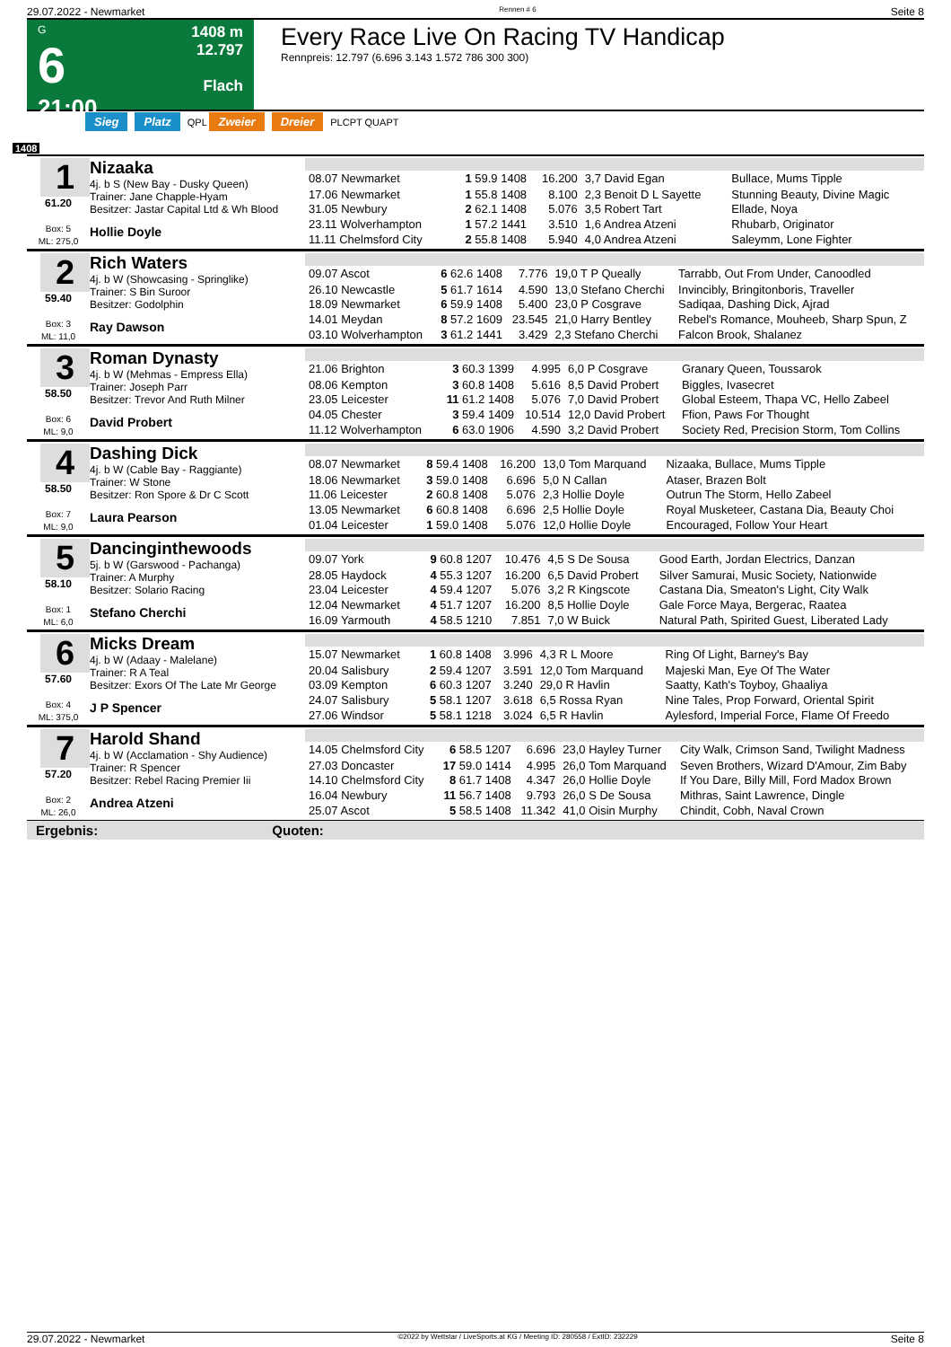29.07.2022 - Newmarket Rennen # 6 Seite 8
G
6
21:00
1408 m
12.797
Flach
Every Race Live On Racing TV Handicap
Rennpreis: 12.797 (6.696 3.143 1.572 786 300 300)
Sieg Platz QPL Zweier Dreier PLCPT QUAPT
1408
1
61.20
Box: 5
ML: 275,0
Nizaaka
4j. b S (New Bay - Dusky Queen)
Trainer: Jane Chapple-Hyam
Besitzer: Jastar Capital Ltd & Wh Blood
Hollie Doyle
| 08.07 Newmarket | 1 59.9 1408 | 16.200 | 3,7 David Egan | Bullace, Mums Tipple |
| 17.06 Newmarket | 1 55.8 1408 | 8.100 | 2,3 Benoit D L Sayette | Stunning Beauty, Divine Magic |
| 31.05 Newbury | 2 62.1 1408 | 5.076 | 3,5 Robert Tart | Ellade, Noya |
| 23.11 Wolverhampton | 1 57.2 1441 | 3.510 | 1,6 Andrea Atzeni | Rhubarb, Originator |
| 11.11 Chelmsford City | 2 55.8 1408 | 5.940 | 4,0 Andrea Atzeni | Saleymm, Lone Fighter |
2
59.40
Box: 3
ML: 11,0
Rich Waters
4j. b W (Showcasing - Springlike)
Trainer: S Bin Suroor
Besitzer: Godolphin
Ray Dawson
| 09.07 Ascot | 6 62.6 1408 | 7.776 | 19,0 T P Queally | Tarrabb, Out From Under, Canoodled |
| 26.10 Newcastle | 5 61.7 1614 | 4.590 | 13,0 Stefano Cherchi | Invincibly, Bringitonboris, Traveller |
| 18.09 Newmarket | 6 59.9 1408 | 5.400 | 23,0 P Cosgrave | Sadiqaa, Dashing Dick, Ajrad |
| 14.01 Meydan | 8 57.2 1609 | 23.545 | 21,0 Harry Bentley | Rebel's Romance, Mouheeb, Sharp Spun, Z |
| 03.10 Wolverhampton | 3 61.2 1441 | 3.429 | 2,3 Stefano Cherchi | Falcon Brook, Shalanez |
3
58.50
Box: 6
ML: 9,0
Roman Dynasty
4j. b W (Mehmas - Empress Ella)
Trainer: Joseph Parr
Besitzer: Trevor And Ruth Milner
David Probert
| 21.06 Brighton | 3 60.3 1399 | 4.995 | 6,0 P Cosgrave | Granary Queen, Toussarok |
| 08.06 Kempton | 3 60.8 1408 | 5.616 | 8,5 David Probert | Biggles, Ivasecret |
| 23.05 Leicester | 11 61.2 1408 | 5.076 | 7,0 David Probert | Global Esteem, Thapa VC, Hello Zabeel |
| 04.05 Chester | 3 59.4 1409 | 10.514 | 12,0 David Probert | Ffion, Paws For Thought |
| 11.12 Wolverhampton | 6 63.0 1906 | 4.590 | 3,2 David Probert | Society Red, Precision Storm, Tom Collins |
4
58.50
Box: 7
ML: 9,0
Dashing Dick
4j. b W (Cable Bay - Raggiante)
Trainer: W Stone
Besitzer: Ron Spore & Dr C Scott
Laura Pearson
| 08.07 Newmarket | 8 59.4 1408 | 16.200 | 13,0 Tom Marquand | Nizaaka, Bullace, Mums Tipple |
| 18.06 Newmarket | 3 59.0 1408 | 6.696 | 5,0 N Callan | Ataser, Brazen Bolt |
| 11.06 Leicester | 2 60.8 1408 | 5.076 | 2,3 Hollie Doyle | Outrun The Storm, Hello Zabeel |
| 13.05 Newmarket | 6 60.8 1408 | 6.696 | 2,5 Hollie Doyle | Royal Musketeer, Castana Dia, Beauty Choi |
| 01.04 Leicester | 1 59.0 1408 | 5.076 | 12,0 Hollie Doyle | Encouraged, Follow Your Heart |
5
58.10
Box: 1
ML: 6,0
Dancinginthewoods
5j. b W (Garswood - Pachanga)
Trainer: A Murphy
Besitzer: Solario Racing
Stefano Cherchi
| 09.07 York | 9 60.8 1207 | 10.476 | 4,5 S De Sousa | Good Earth, Jordan Electrics, Danzan |
| 28.05 Haydock | 4 55.3 1207 | 16.200 | 6,5 David Probert | Silver Samurai, Music Society, Nationwide |
| 23.04 Leicester | 4 59.4 1207 | 5.076 | 3,2 R Kingscote | Castana Dia, Smeaton's Light, City Walk |
| 12.04 Newmarket | 4 51.7 1207 | 16.200 | 8,5 Hollie Doyle | Gale Force Maya, Bergerac, Raatea |
| 16.09 Yarmouth | 4 58.5 1210 | 7.851 | 7,0 W Buick | Natural Path, Spirited Guest, Liberated Lady |
6
57.60
Box: 4
ML: 375,0
Micks Dream
4j. b W (Adaay - Malelane)
Trainer: R A Teal
Besitzer: Exors Of The Late Mr George
J P Spencer
| 15.07 Newmarket | 1 60.8 1408 | 3.996 | 4,3 R L Moore | Ring Of Light, Barney's Bay |
| 20.04 Salisbury | 2 59.4 1207 | 3.591 | 12,0 Tom Marquand | Majeski Man, Eye Of The Water |
| 03.09 Kempton | 6 60.3 1207 | 3.240 | 29,0 R Havlin | Saatty, Kath's Toyboy, Ghaaliya |
| 24.07 Salisbury | 5 58.1 1207 | 3.618 | 6,5 Rossa Ryan | Nine Tales, Prop Forward, Oriental Spirit |
| 27.06 Windsor | 5 58.1 1218 | 3.024 | 6,5 R Havlin | Aylesford, Imperial Force, Flame Of Freedo |
7
57.20
Box: 2
ML: 26,0
Harold Shand
4j. b W (Acclamation - Shy Audience)
Trainer: R Spencer
Besitzer: Rebel Racing Premier Iii
Andrea Atzeni
| 14.05 Chelmsford City | 6 58.5 1207 | 6.696 | 23,0 Hayley Turner | City Walk, Crimson Sand, Twilight Madness |
| 27.03 Doncaster | 17 59.0 1414 | 4.995 | 26,0 Tom Marquand | Seven Brothers, Wizard D'Amour, Zim Baby |
| 14.10 Chelmsford City | 8 61.7 1408 | 4.347 | 26,0 Hollie Doyle | If You Dare, Billy Mill, Ford Madox Brown |
| 16.04 Newbury | 11 56.7 1408 | 9.793 | 26,0 S De Sousa | Mithras, Saint Lawrence, Dingle |
| 25.07 Ascot | 5 58.5 1408 | 11.342 | 41,0 Oisin Murphy | Chindit, Cobh, Naval Crown |
Ergebnis: Quoten:
29.07.2022 - Newmarket ©2022 by Wettstar / LiveSports.at KG / Meeting ID: 280558 / ExtID: 232229 Seite 8